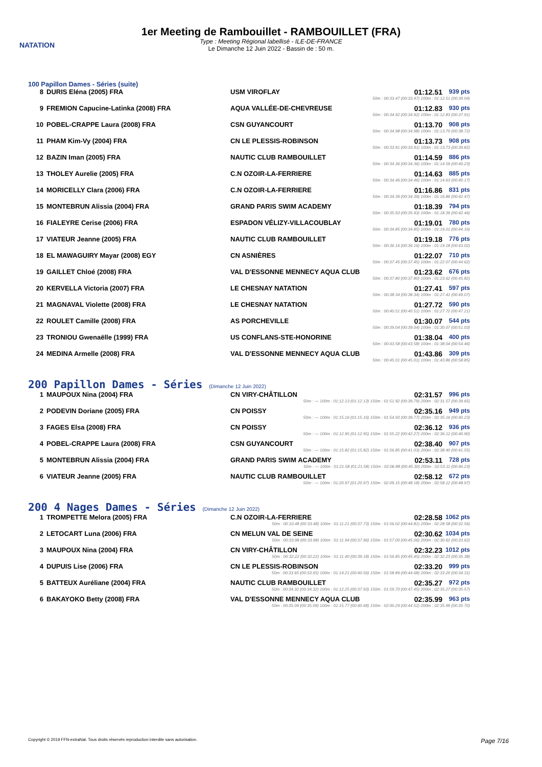NATATION
1er Meeting de Rambouillet - RAMBOUILLET (FRA)
Type : Meeting Régional labellisé - ILE-DE-FRANCE
Le Dimanche 12 Juin 2022 - Bassin de : 50 m.
100 Papillon Dames - Séries (suite)
| 8 | DURIS Eléna (2005) FRA | USM VIROFLAY | 01:12.51 | 939 pts |
| 50m : 00:33.47 (00:33.47) 100m : 01:12.51 (00:39.04) | | | | |
| 9 | FREMION Capucine-Latinka (2008) FRA | AQUA VALLÉE-DE-CHEVREUSE | 01:12.83 | 930 pts |
| 50m : 00:34.92 (00:34.92) 100m : 01:12.83 (00:37.91) | | | | |
| 10 | POBEL-CRAPPE Laura (2008) FRA | CSN GUYANCOURT | 01:13.70 | 908 pts |
| 50m : 00:34.98 (00:34.98) 100m : 01:13.70 (00:38.72) | | | | |
| 11 | PHAM Kim-Vy (2004) FRA | CN LE PLESSIS-ROBINSON | 01:13.73 | 908 pts |
| 50m : 00:33.91 (00:33.91) 100m : 01:13.73 (00:39.82) | | | | |
| 12 | BAZIN Iman (2005) FRA | NAUTIC CLUB RAMBOUILLET | 01:14.59 | 886 pts |
| 50m : 00:34.36 (00:34.36) 100m : 01:14.59 (00:40.23) | | | | |
| 13 | THOLEY Aurelie (2005) FRA | C.N OZOIR-LA-FERRIERE | 01:14.63 | 885 pts |
| 50m : 00:34.46 (00:34.46) 100m : 01:14.63 (00:40.17) | | | | |
| 14 | MORICELLY Clara (2006) FRA | C.N OZOIR-LA-FERRIERE | 01:16.86 | 831 pts |
| 50m : 00:34.39 (00:34.39) 100m : 01:16.86 (00:42.47) | | | | |
| 15 | MONTEBRUN Alissia (2004) FRA | GRAND PARIS SWIM ACADEMY | 01:18.39 | 794 pts |
| 50m : 00:35.93 (00:35.93) 100m : 01:18.39 (00:42.46) | | | | |
| 16 | FIALEYRE Cerise (2006) FRA | ESPADON VÉLIZY-VILLACOUBLAY | 01:19.01 | 780 pts |
| 50m : 00:34.85 (00:34.85) 100m : 01:19.01 (00:44.16) | | | | |
| 17 | VIATEUR Jeanne (2005) FRA | NAUTIC CLUB RAMBOUILLET | 01:19.18 | 776 pts |
| 50m : 00:36.16 (00:36.16) 100m : 01:19.18 (00:43.02) | | | | |
| 18 | EL MAWAGUIRY Mayar (2008) EGY | CN ASNIÈRES | 01:22.07 | 710 pts |
| 50m : 00:37.45 (00:37.45) 100m : 01:22.07 (00:44.62) | | | | |
| 19 | GAILLET Chloé (2008) FRA | VAL D'ESSONNE MENNECY AQUA CLUB | 01:23.62 | 676 pts |
| 50m : 00:37.80 (00:37.80) 100m : 01:23.62 (00:45.82) | | | | |
| 20 | KERVELLA Victoria (2007) FRA | LE CHESNAY NATATION | 01:27.41 | 597 pts |
| 50m : 00:38.34 (00:38.34) 100m : 01:27.41 (00:49.07) | | | | |
| 21 | MAGNAVAL Violette (2008) FRA | LE CHESNAY NATATION | 01:27.72 | 590 pts |
| 50m : 00:40.51 (00:40.51) 100m : 01:27.72 (00:47.21) | | | | |
| 22 | ROULET Camille (2008) FRA | AS PORCHEVILLE | 01:30.07 | 544 pts |
| 50m : 00:39.04 (00:39.04) 100m : 01:30.07 (00:51.03) | | | | |
| 23 | TRONIOU Gwenaëlle (1999) FRA | US CONFLANS-STE-HONORINE | 01:38.04 | 400 pts |
| 50m : 00:43.58 (00:43.58) 100m : 01:38.04 (00:54.46) | | | | |
| 24 | MEDINA Armelle (2008) FRA | VAL D'ESSONNE MENNECY AQUA CLUB | 01:43.86 | 309 pts |
| 50m : 00:45.01 (00:45.01) 100m : 01:43.86 (00:58.85) | | | | |
200 Papillon Dames - Séries (Dimanche 12 Juin 2022)
| 1 | MAUPOUX Nina (2004) FRA | CN VIRY-CHÂTILLON | 02:31.57 | 996 pts |
| 50m : --- 100m : 01:12.13 (01:12.13) 150m : 01:51.92 (00:39.79) 200m : 02:31.57 (00:39.65) | | | | |
| 2 | PODEVIN Doriane (2005) FRA | CN POISSY | 02:35.16 | 949 pts |
| 50m : --- 100m : 01:15.16 (01:15.16) 150m : 01:54.93 (00:39.77) 200m : 02:35.16 (00:40.23) | | | | |
| 3 | FAGES Elsa (2008) FRA | CN POISSY | 02:36.12 | 936 pts |
| 50m : --- 100m : 01:12.95 (01:12.95) 150m : 01:55.22 (00:42.27) 200m : 02:36.12 (00:40.90) | | | | |
| 4 | POBEL-CRAPPE Laura (2008) FRA | CSN GUYANCOURT | 02:38.40 | 907 pts |
| 50m : --- 100m : 01:15.82 (01:15.82) 150m : 01:56.85 (00:41.03) 200m : 02:38.40 (00:41.55) | | | | |
| 5 | MONTEBRUN Alissia (2004) FRA | GRAND PARIS SWIM ACADEMY | 02:53.11 | 728 pts |
| 50m : --- 100m : 01:21.58 (01:21.58) 150m : 02:06.88 (00:45.30) 200m : 02:53.11 (00:46.23) | | | | |
| 6 | VIATEUR Jeanne (2005) FRA | NAUTIC CLUB RAMBOUILLET | 02:58.12 | 672 pts |
| 50m : --- 100m : 01:20.97 (01:20.97) 150m : 02:09.15 (00:48.18) 200m : 02:58.12 (00:48.97) | | | | |
200 4 Nages Dames - Séries (Dimanche 12 Juin 2022)
| 1 | TROMPETTE Melora (2005) FRA | C.N OZOIR-LA-FERRIERE | 02:28.58 | 1062 pts |
| 50m : 00:33.48 (00:33.48) 100m : 01:11.21 (00:37.73) 150m : 01:56.02 (00:44.81) 200m : 02:28.58 (00:32.56) | | | | |
| 2 | LETOCART Luna (2006) FRA | CN MELUN VAL DE SEINE | 02:30.62 | 1034 pts |
| 50m : 00:33.98 (00:33.98) 100m : 01:11.94 (00:37.96) 150m : 01:57.00 (00:45.06) 200m : 02:30.62 (00:33.62) | | | | |
| 3 | MAUPOUX Nina (2004) FRA | CN VIRY-CHÂTILLON | 02:32.23 | 1012 pts |
| 50m : 00:32.22 (00:32.22) 100m : 01:11.40 (00:39.18) 150m : 01:56.85 (00:45.45) 200m : 02:32.23 (00:35.38) | | | | |
| 4 | DUPUIS Lise (2006) FRA | CN LE PLESSIS-ROBINSON | 02:33.20 | 999 pts |
| 50m : 00:33.65 (00:33.65) 100m : 01:14.21 (00:40.56) 150m : 01:58.89 (00:44.68) 200m : 02:33.20 (00:34.31) | | | | |
| 5 | BATTEUX Auréliane (2004) FRA | NAUTIC CLUB RAMBOUILLET | 02:35.27 | 972 pts |
| 50m : 00:34.32 (00:34.32) 100m : 01:12.25 (00:37.93) 150m : 01:59.70 (00:47.45) 200m : 02:35.27 (00:35.57) | | | | |
| 6 | BAKAYOKO Betty (2008) FRA | VAL D'ESSONNE MENNECY AQUA CLUB | 02:35.99 | 963 pts |
| 50m : 00:35.09 (00:35.09) 100m : 01:15.77 (00:40.68) 150m : 02:00.29 (00:44.52) 200m : 02:35.99 (00:35.70) | | | | |
Copyright © 2019 FFN-extraNat. Tous droits réservés reproduction interdite sans autorisation.
Page 7/16